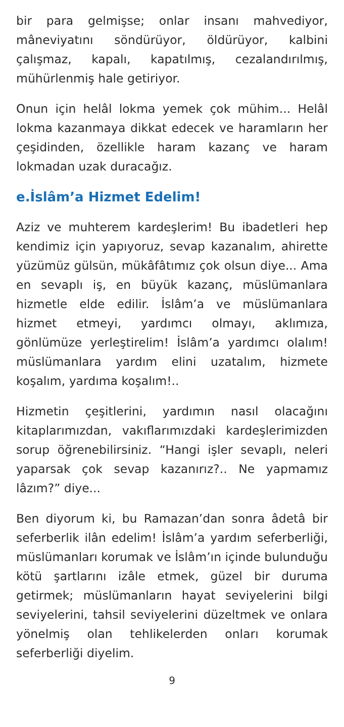bir para gelmişse; onlar insanı mahvediyor, mâneviyatını söndürüyor, öldürüyor, kalbini çalışmaz, kapalı, kapatılmış, cezalandırılmış, mühürlenmiş hale getiriyor.
Onun için helâl lokma yemek çok mühim... Helâl lokma kazanmaya dikkat edecek ve haramların her çeşidinden, özellikle haram kazanç ve haram lokmadan uzak duracağız.
e.İslâm’a Hizmet Edelim!
Aziz ve muhterem kardeşlerim! Bu ibadetleri hep kendimiz için yapıyoruz, sevap kazanalım, ahirette yüzümüz gülsün, mükâfâtımız çok olsun diye... Ama en sevaplı iş, en büyük kazanç, müslümanlara hizmetle elde edilir. İslâm’a ve müslümanlara hizmet etmeyi, yardımcı olmayı, aklımıza, gönlümüze yerleştirelim! İslâm’a yardımcı olalım! müslümanlara yardım elini uzatalım, hizmete koşalım, yardıma koşalım!..
Hizmetin çeşitlerini, yardımın nasıl olacağını kitaplarımızdan, vakıflarımızdaki kardeşlerimizden sorup öğrenebilirsiniz. “Hangi işler sevaplı, neleri yaparsak çok sevap kazanırız?.. Ne yapmamız lâzım?” diye...
Ben diyorum ki, bu Ramazan’dan sonra âdetâ bir seferberlik ilân edelim! İslâm’a yardım seferberliği, müslümanları korumak ve İslâm’ın içinde bulunduğu kötü şartlarını izâle etmek, güzel bir duruma getirmek; müslümanların hayat seviyelerini bilgi seviyelerini, tahsil seviyelerini düzeltmek ve onlara yönelmiş olan tehlikelerden onları korumak seferberliği diyelim.
9